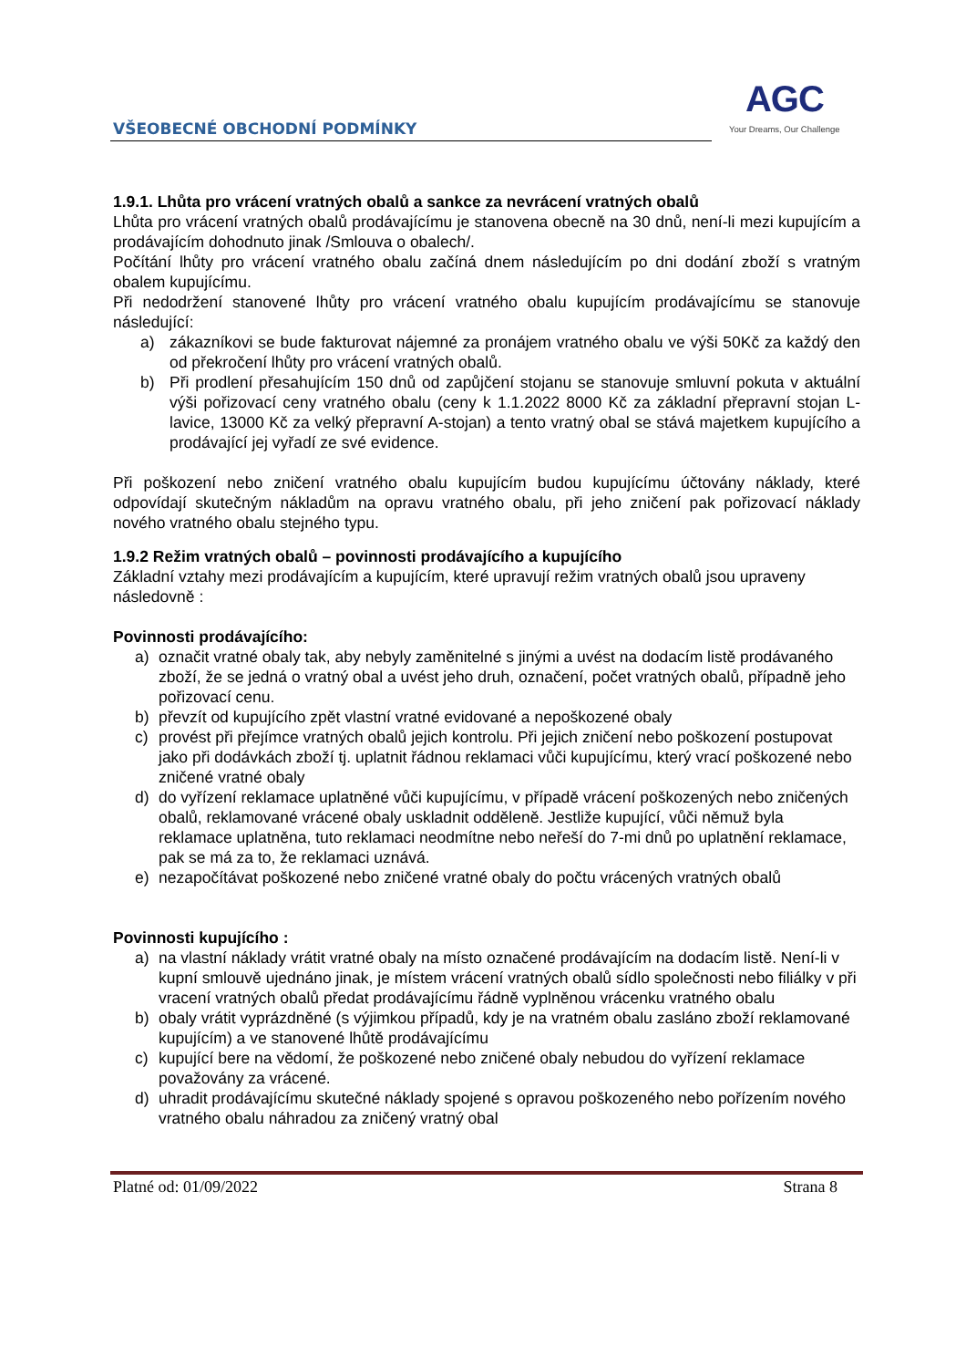VŠEOBECNÉ OBCHODNÍ PODMÍNKY
AGC
Your Dreams, Our Challenge
1.9.1. Lhůta pro vrácení vratných obalů a sankce za nevrácení vratných obalů
Lhůta pro vrácení vratných obalů prodávajícímu je stanovena obecně na 30 dnů, není-li mezi kupujícím a prodávajícím dohodnuto jinak /Smlouva o obalech/.
Počítání lhůty pro vrácení vratného obalu začíná dnem následujícím po dni dodání zboží s vratným obalem kupujícímu.
Při nedodržení stanovené lhůty pro vrácení vratného obalu kupujícím prodávajícímu se stanovuje následující:
a) zákazníkovi se bude fakturovat nájemné za pronájem vratného obalu ve výši 50Kč za každý den od překročení lhůty pro vrácení vratných obalů.
b) Při prodlení přesahujícím 150 dnů od zapůjčení stojanu se stanovuje smluvní pokuta v aktuální výši pořizovací ceny vratného obalu (ceny k 1.1.2022 8000 Kč za základní přepravní stojan L-lavice, 13000 Kč za velký přepravní A-stojan) a tento vratný obal se stává majetkem kupujícího a prodávající jej vyřadí ze své evidence.
Při poškození nebo zničení vratného obalu kupujícím budou kupujícímu účtovány náklady, které odpovídají skutečným nákladům na opravu vratného obalu, při jeho zničení pak pořizovací náklady nového vratného obalu stejného typu.
1.9.2 Režim vratných obalů – povinnosti prodávajícího a kupujícího
Základní vztahy mezi prodávajícím a kupujícím, které upravují režim vratných obalů jsou upraveny následovně :
Povinnosti prodávajícího:
a) označit vratné obaly tak, aby nebyly zaměnitelné s jinými a uvést na dodacím listě prodávaného zboží, že se jedná o vratný obal a uvést jeho druh, označení, počet vratných obalů, případně jeho pořizovací cenu.
b) převzít od kupujícího zpět vlastní vratné evidované a nepoškozené obaly
c) provést při přejímce vratných obalů jejich kontrolu. Při jejich zničení nebo poškození postupovat jako při dodávkách zboží tj. uplatnit řádnou reklamaci vůči kupujícímu, který vrací poškozené nebo zničené vratné obaly
d) do vyřízení reklamace uplatněné vůči kupujícímu, v případě vrácení poškozených nebo zničených obalů, reklamované vrácené obaly uskladnit odděleně. Jestliže kupující, vůči němuž byla reklamace uplatněna, tuto reklamaci neodmítne nebo neřeší do 7-mi dnů po uplatnění reklamace, pak se má za to, že reklamaci uznává.
e) nezapočítávat poškozené nebo zničené vratné obaly do počtu vrácených vratných obalů
Povinnosti kupujícího :
a) na vlastní náklady vrátit vratné obaly na místo označené prodávajícím na dodacím listě. Není-li v kupní smlouvě ujednáno jinak, je místem vrácení vratných obalů sídlo společnosti nebo filiálky v při vracení vratných obalů předat prodávajícímu řádně vyplněnou vrácenku vratného obalu
b) obaly vrátit vyprázdněné (s výjimkou případů, kdy je na vratném obalu zasláno zboží reklamované kupujícím) a ve stanovené lhůtě prodávajícímu
c) kupující bere na vědomí, že poškozené nebo zničené obaly nebudou do vyřízení reklamace považovány za vrácené.
d) uhradit prodávajícímu skutečné náklady spojené s opravou poškozeného nebo pořízením nového vratného obalu náhradou za zničený vratný obal
Platné od: 01/09/2022 Strana 8